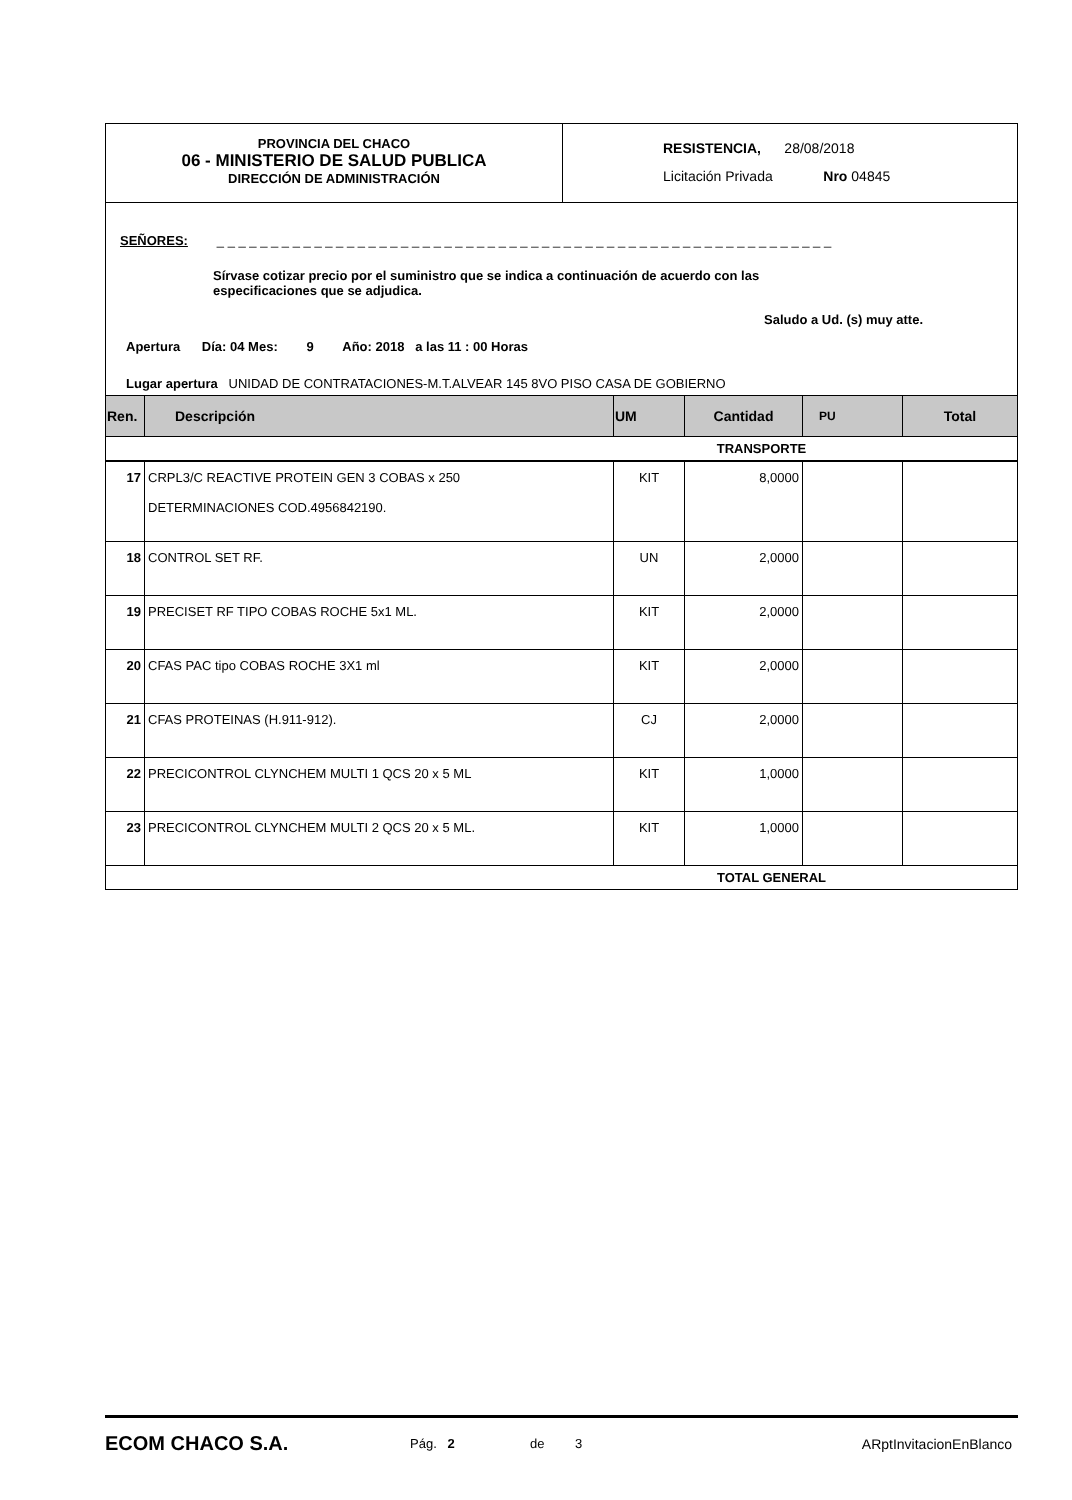PROVINCIA DEL CHACO
06 - MINISTERIO DE SALUD PUBLICA
DIRECCIÓN DE ADMINISTRACIÓN
RESISTENCIA, 28/08/2018
Licitación Privada Nro 04845
SEÑORES: _ _ _ _ _ _ _ _ _ _ _ _ _ _ _ _ _ _ _ _ _ _ _ _ _ _ _ _ _ _ _ _ _ _ _ _ _ _ _ _ _ _ _ _ _ _ _ _ _ _ _ _ _ _ _ _ _
Sírvase cotizar precio por el suministro que se indica a continuación de acuerdo con las
especificaciones que se adjudica.
Saludo a Ud. (s) muy atte.
Apertura Día: 04 Mes: 9 Año: 2018 a las 11 : 00 Horas
Lugar apertura UNIDAD DE CONTRATACIONES-M.T.ALVEAR 145 8VO PISO CASA DE GOBIERNO
| Ren. | Descripción | UM | Cantidad | PU | Total |
| --- | --- | --- | --- | --- | --- |
| TRANSPORTE | | | | | |
| 17 | CRPL3/C REACTIVE PROTEIN GEN 3 COBAS x 250 DETERMINACIONES COD.4956842190. | KIT | 8,0000 | | |
| 18 | CONTROL SET RF. | UN | 2,0000 | | |
| 19 | PRECISET RF TIPO COBAS ROCHE 5x1 ML. | KIT | 2,0000 | | |
| 20 | CFAS PAC tipo COBAS ROCHE 3X1 ml | KIT | 2,0000 | | |
| 21 | CFAS PROTEINAS (H.911-912). | CJ | 2,0000 | | |
| 22 | PRECICONTROL CLYNCHEM MULTI 1 QCS 20 x 5 ML | KIT | 1,0000 | | |
| 23 | PRECICONTROL CLYNCHEM MULTI 2 QCS 20 x 5 ML. | KIT | 1,0000 | | |
| TOTAL GENERAL | | | | | |
ECOM CHACO S.A. Pág. 2 de 3 ARptInvitacionEnBlanco